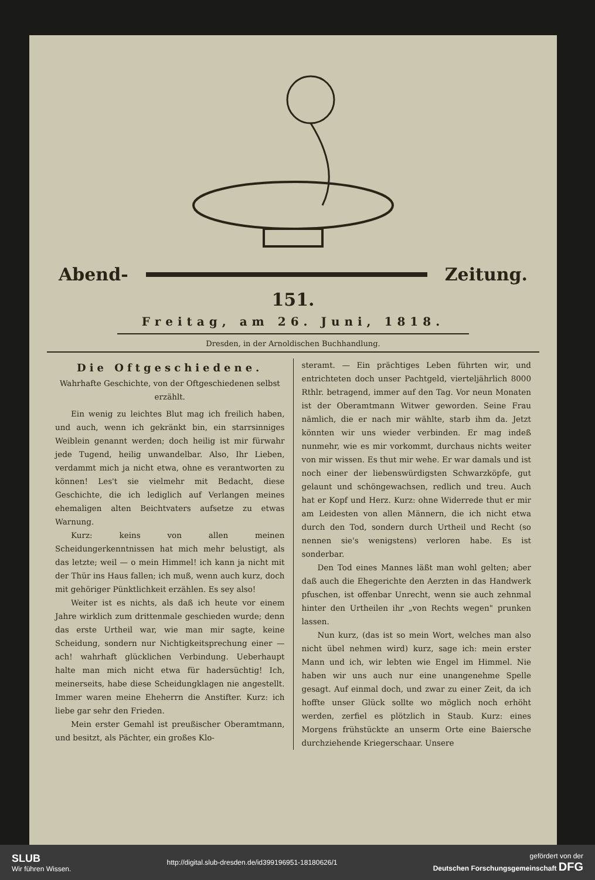Abend- Zeitung.
151.
Freitag, am 26. Juni, 1818.
Dresden, in der Arnoldischen Buchhandlung.
Die Oftgeschiedene.
Wahrhafte Geschichte, von der Oftgeschiedenen selbst erzählt.
Ein wenig zu leichtes Blut mag ich freilich haben, und auch, wenn ich gekränkt bin, ein starrsinniges Weiblein genannt werden; doch heilig ist mir fürwahr jede Tugend, heilig unwandelbar. Also, Ihr Lieben, verdammt mich ja nicht etwa, ohne es verantworten zu können! Les't sie vielmehr mit Bedacht, diese Geschichte, die ich lediglich auf Verlangen meines ehemaligen alten Beichtvaters aufsetze zu etwas Warnung.
Kurz: keins von allen meinen Scheidungerkenntnissen hat mich mehr belustigt, als das letzte; weil — o mein Himmel! ich kann ja nicht mit der Thür ins Haus fallen; ich muß, wenn auch kurz, doch mit gehöriger Pünktlichkeit erzählen. Es sey also!
Weiter ist es nichts, als daß ich heute vor einem Jahre wirklich zum drittenmale geschieden wurde; denn das erste Urtheil war, wie man mir sagte, keine Scheidung, sondern nur Nichtigkeitsprechung einer — ach! wahrhaft glücklichen Verbindung. Ueberhaupt halte man mich nicht etwa für hadersüchtig! Ich, meinerseits, habe diese Scheidungklagen nie angestellt. Immer waren meine Eheherrn die Anstifter. Kurz: ich liebe gar sehr den Frieden.
Mein erster Gemahl ist preußischer Oberamtmann, und besitzt, als Pächter, ein großes Klo-
steramt. — Ein prächtiges Leben führten wir, und entrichteten doch unser Pachtgeld, vierteljährlich 8000 Rthlr. betragend, immer auf den Tag. Vor neun Monaten ist der Oberamtmann Witwer geworden. Seine Frau nämlich, die er nach mir wählte, starb ihm da. Jetzt könnten wir uns wieder verbinden. Er mag indeß nunmehr, wie es mir vorkommt, durchaus nichts weiter von mir wissen. Es thut mir wehe. Er war damals und ist noch einer der liebenswürdigsten Schwarzköpfe, gut gelaunt und schöngewachsen, redlich und treu. Auch hat er Kopf und Herz. Kurz: ohne Widerrede thut er mir am Leidesten von allen Männern, die ich nicht etwa durch den Tod, sondern durch Urtheil und Recht (so nennen sie's wenigstens) verloren habe. Es ist sonderbar.
Den Tod eines Mannes läßt man wohl gelten; aber daß auch die Ehegerichte den Aerzten in das Handwerk pfuschen, ist offenbar Unrecht, wenn sie auch zehnmal hinter den Urtheilen ihr „von Rechts wegen" prunken lassen.
Nun kurz, (das ist so mein Wort, welches man also nicht übel nehmen wird) kurz, sage ich: mein erster Mann und ich, wir lebten wie Engel im Himmel. Nie haben wir uns auch nur eine unangenehme Spelle gesagt. Auf einmal doch, und zwar zu einer Zeit, da ich hoffte unser Glück sollte wo möglich noch erhöht werden, zerfiel es plötzlich in Staub. Kurz: eines Morgens frühstückte an unserm Orte eine Baiersche durchziehende Kriegerschaar. Unsere
SLUB
Wir führen Wissen.
http://digital.slub-dresden.de/id399196951-18180626/1
gefördert von der
Deutschen Forschungsgemeinschaft DFG